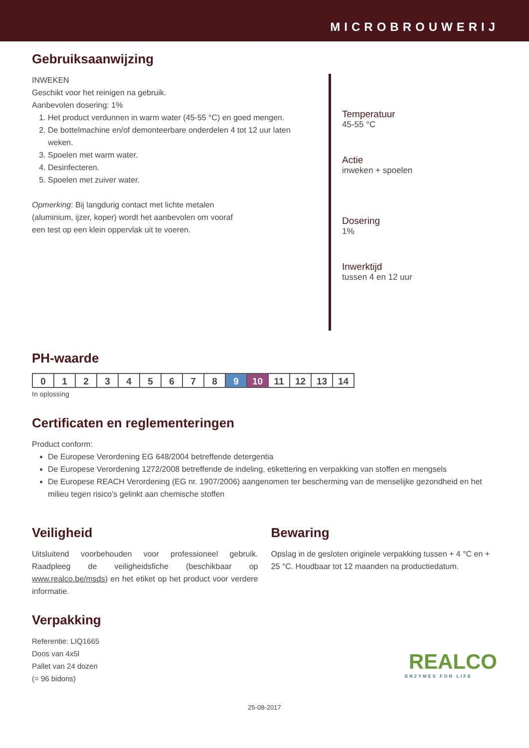MICROBROUWERIJ
Gebruiksaanwijzing
INWEKEN
Geschikt voor het reinigen na gebruik.
Aanbevolen dosering: 1%
1. Het product verdunnen in warm water (45-55 °C) en goed mengen.
2. De bottelmachine en/of demonteerbare onderdelen 4 tot 12 uur laten weken.
3. Spoelen met warm water.
4. Desinfecteren.
5. Spoelen met zuiver water.
Opmerking: Bij langdurig contact met lichte metalen
(aluminium, ijzer, koper) wordt het aanbevolen om vooraf
een test op een klein oppervlak uit te voeren.
Temperatuur
45-55 °C
Actie
inweken + spoelen
Dosering
1%
Inwerktijd
tussen 4 en 12 uur
PH-waarde
| 0 | 1 | 2 | 3 | 4 | 5 | 6 | 7 | 8 | 9 | 10 | 11 | 12 | 13 | 14 |
In oplossing
Certificaten en reglementeringen
Product conform:
De Europese Verordening EG 648/2004 betreffende detergentia
De Europese Verordening 1272/2008 betreffende de indeling, etikettering en verpakking van stoffen en mengsels
De Europese REACH Verordening (EG nr. 1907/2006) aangenomen ter bescherming van de menselijke gezondheid en het milieu tegen risico’s gelinkt aan chemische stoffen
Veiligheid
Uitsluitend voorbehouden voor professioneel gebruik. Raadpleeg de veiligheidsfiche (beschikbaar op www.realco.be/msds) en het etiket op het product voor verdere informatie.
Bewaring
Opslag in de gesloten originele verpakking tussen + 4 °C en + 25 °C. Houdbaar tot 12 maanden na productiedatum.
Verpakking
Referentie: LIQ1665
Doos van 4x5l
Pallet van 24 dozen
(= 96 bidons)
REALCO
ENZYMES FOR LIFE
25-08-2017